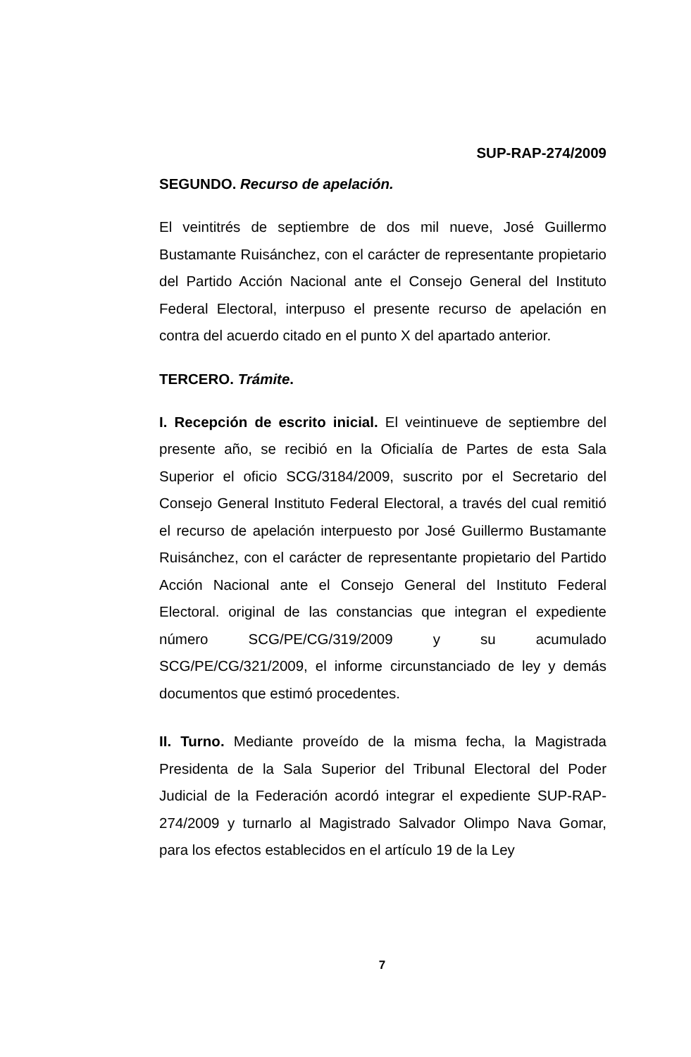SUP-RAP-274/2009
SEGUNDO. Recurso de apelación.
El veintitrés de septiembre de dos mil nueve, José Guillermo Bustamante Ruisánchez, con el carácter de representante propietario del Partido Acción Nacional ante el Consejo General del Instituto Federal Electoral, interpuso el presente recurso de apelación en contra del acuerdo citado en el punto X del apartado anterior.
TERCERO. Trámite.
I. Recepción de escrito inicial. El veintinueve de septiembre del presente año, se recibió en la Oficialía de Partes de esta Sala Superior el oficio SCG/3184/2009, suscrito por el Secretario del Consejo General Instituto Federal Electoral, a través del cual remitió el recurso de apelación interpuesto por José Guillermo Bustamante Ruisánchez, con el carácter de representante propietario del Partido Acción Nacional ante el Consejo General del Instituto Federal Electoral. original de las constancias que integran el expediente número SCG/PE/CG/319/2009 y su acumulado SCG/PE/CG/321/2009, el informe circunstanciado de ley y demás documentos que estimó procedentes.
II. Turno. Mediante proveído de la misma fecha, la Magistrada Presidenta de la Sala Superior del Tribunal Electoral del Poder Judicial de la Federación acordó integrar el expediente SUP-RAP-274/2009 y turnarlo al Magistrado Salvador Olimpo Nava Gomar, para los efectos establecidos en el artículo 19 de la Ley
7